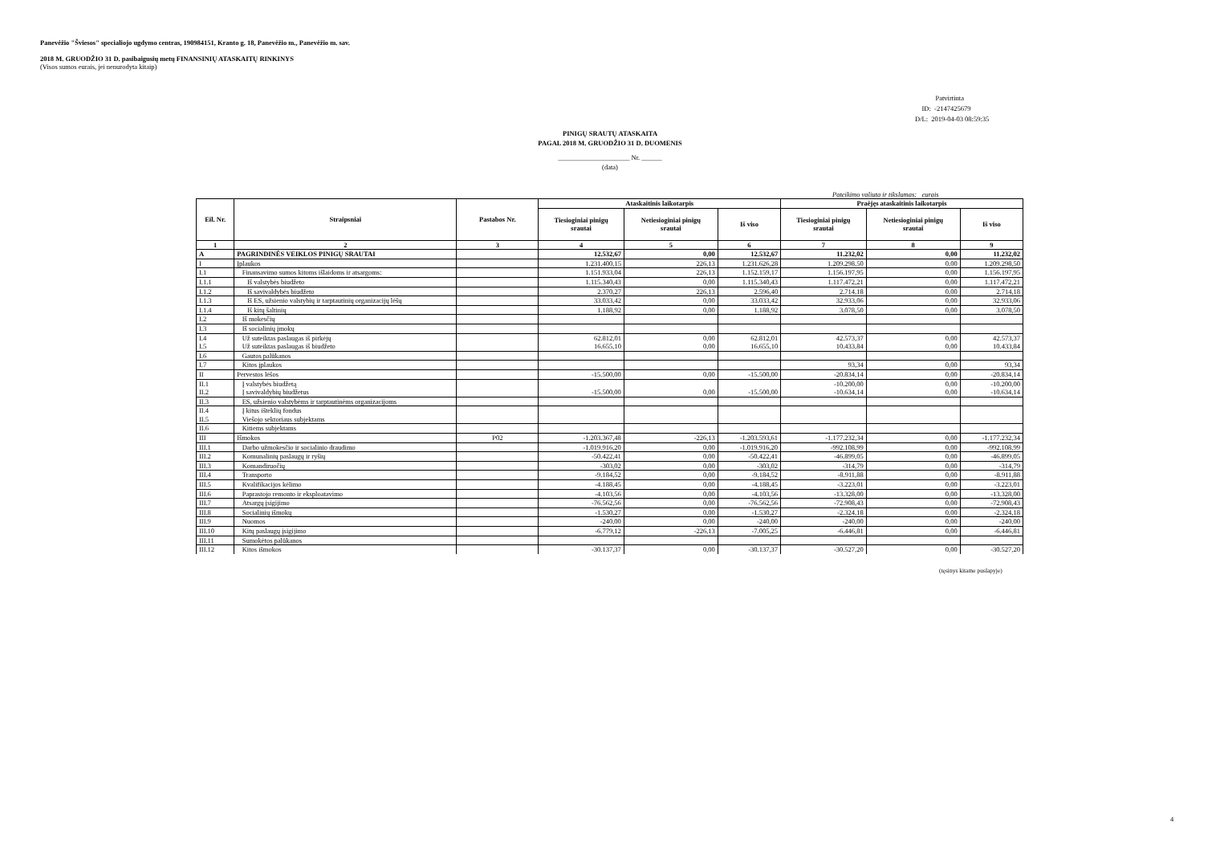Panevėžio "Šviesos" specialiojo ugdymo centras, 190984151, Kranto g. 18, Panevėžio m., Panevėžio m. sav.
2018 M. GRUODŽIO 31 D. pasibaigusių metų FINANSINIŲ ATASKAITŲ RINKINYS
(Visos sumos eurais, jei nenurodyta kitaip)
Patvirtinta
ID: -2147425679
D/L: 2019-04-03 08:59:35
PINIGŲ SRAUTŲ ATASKAITA
PAGAL 2018 M. GRUODŽIO 31 D. DUOMENIS
_____________________ Nr. ______
(data)
Pateikimo valiuta ir tikslumas: eurais
| Eil. Nr. | Straipsniai | Pastabos Nr. | Ataskaitinis laikotarpis | | | Praėjęs ataskaitinis laikotarpis | | |
| --- | --- | --- | --- | --- | --- | --- | --- | --- |
| | | | Tiesioginiai pinigų srautai | Netiesioginiai pinigų srautai | Iš viso | Tiesioginiai pinigų srautai | Netiesioginiai pinigų srautai | Iš viso |
| 1 | 2 | 3 | 4 | 5 | 6 | 7 | 8 | 9 |
| A | PAGRINDINĖS VEIKLOS PINIGŲ SRAUTAI | | 12.532,67 | 0,00 | 12.532,67 | 11.232,02 | 0,00 | 11.232,02 |
| I | Įplaukos | | 1.231.400,15 | 226,13 | 1.231.626,28 | 1.209.298,50 | 0,00 | 1.209.298,50 |
| I.1 | Finansavimo sumos kitoms išlaidoms ir atsargoms: | | 1.151.933,04 | 226,13 | 1.152.159,17 | 1.156.197,95 | 0,00 | 1.156.197,95 |
| I.1.1 | Iš valstybės biudžeto | | 1.115.340,43 | 0,00 | 1.115.340,43 | 1.117.472,21 | 0,00 | 1.117.472,21 |
| I.1.2 | Iš savivaldybės biudžeto | | 2.370,27 | 226,13 | 2.596,40 | 2.714,18 | 0,00 | 2.714,18 |
| I.1.3 | Iš ES, užsienio valstybių ir tarptautinių organizacijų lėšų | | 33.033,42 | 0,00 | 33.033,42 | 32.933,06 | 0,00 | 32.933,06 |
| I.1.4 | Iš kitų šaltinių | | 1.188,92 | 0,00 | 1.188,92 | 3.078,50 | 0,00 | 3.078,50 |
| I.2 | Iš mokesčių | | | | | | | |
| I.3 | Iš socialinių įmokų | | | | | | | |
| I.4 | Už suteiktas paslaugas iš pirkėjų | | 62.812,01 | 0,00 | 62.812,01 | 42.573,37 | 0,00 | 42.573,37 |
| I.5 | Už suteiktas paslaugas iš biudžeto | | 16.655,10 | 0,00 | 16.655,10 | 10.433,84 | 0,00 | 10.433,84 |
| I.6 | Gautos palūkanos | | | | | | | |
| I.7 | Kitos įplaukos | | | | | 93,34 | 0,00 | 93,34 |
| II | Pervestos lėšos | | -15.500,00 | 0,00 | -15.500,00 | -20.834,14 | 0,00 | -20.834,14 |
| II.1 | Į valstybės biudžetą | | | | | -10.200,00 | 0,00 | -10.200,00 |
| II.2 | Į savivaldybių biudžetus | | -15.500,00 | 0,00 | -15.500,00 | -10.634,14 | 0,00 | -10.634,14 |
| II.3 | ES, užsienio valstybėms ir tarptautinėms organizacijoms | | | | | | | |
| II.4 | Į kitus išteklių fondus | | | | | | | |
| II.5 | Viešojo sektoriaus subjektams | | | | | | | |
| II.6 | Kitiems subjektams | | | | | | | |
| III | Išmokos | P02 | -1.203.367,48 | -226,13 | -1.203.593,61 | -1.177.232,34 | 0,00 | -1.177.232,34 |
| III.1 | Darbo užmokesčio ir socialinio draudimo | | -1.019.916,20 | 0,00 | -1.019.916,20 | -992.108,99 | 0,00 | -992.108,99 |
| III.2 | Komunalinių paslaugų ir ryšių | | -50.422,41 | 0,00 | -50.422,41 | -46.899,05 | 0,00 | -46.899,05 |
| III.3 | Komandiruočių | | -303,02 | 0,00 | -303,02 | -314,79 | 0,00 | -314,79 |
| III.4 | Transporto | | -9.184,52 | 0,00 | -9.184,52 | -8.911,88 | 0,00 | -8.911,88 |
| III.5 | Kvalifikacijos kėlimo | | -4.188,45 | 0,00 | -4.188,45 | -3.223,01 | 0,00 | -3.223,01 |
| III.6 | Paprastojo remonto ir eksploatavimo | | -4.103,56 | 0,00 | -4.103,56 | -13.328,00 | 0,00 | -13.328,00 |
| III.7 | Atsargų įsigijimo | | -76.562,56 | 0,00 | -76.562,56 | -72.908,43 | 0,00 | -72.908,43 |
| III.8 | Socialinių išmokų | | -1.530,27 | 0,00 | -1.530,27 | -2.324,18 | 0,00 | -2.324,18 |
| III.9 | Nuomos | | -240,00 | 0,00 | -240,00 | -240,00 | 0,00 | -240,00 |
| III.10 | Kitų paslaugų įsigijimo | | -6.779,12 | -226,13 | -7.005,25 | -6.446,81 | 0,00 | -6.446,81 |
| III.11 | Sumokėtos palūkanos | | | | | | | |
| III.12 | Kitos išmokos | | -30.137,37 | 0,00 | -30.137,37 | -30.527,20 | 0,00 | -30.527,20 |
(tęsinys kitame puslapyje)
4